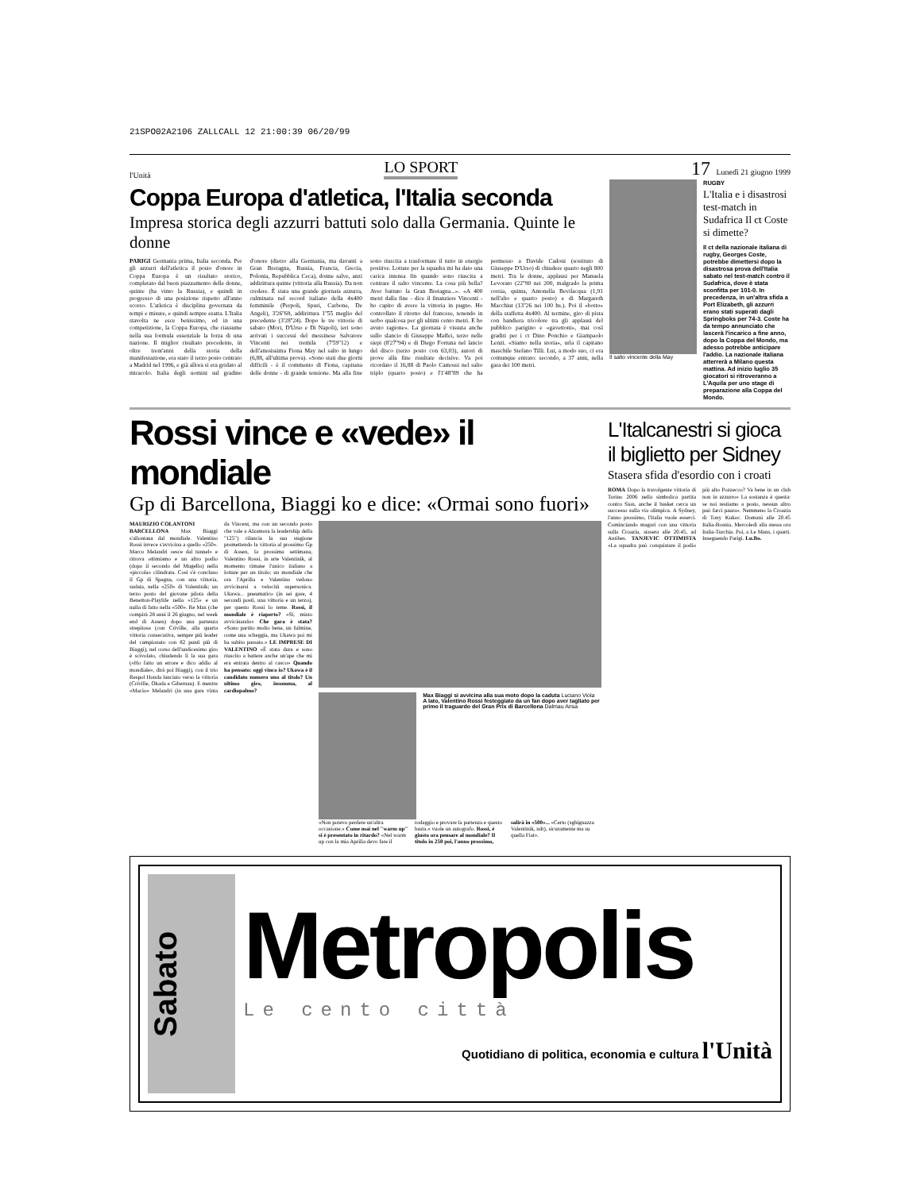21SPO02A2106 ZALLCALL 12 21:00:39 06/20/99
l'Unità LO SPORT 17 Lunedì 21 giugno 1999
Coppa Europa d'atletica, l'Italia seconda
Impresa storica degli azzurri battuti solo dalla Germania. Quinte le donne
PARIGI Germania prima, Italia seconda. Per gli azzurri dell'atletica il posto d'onore in Coppa Europa è un risultato storico, completato dal buon piazzamento delle donne, quinte (ha vinto la Russia), e quindi in progresso di una posizione rispetto all'anno scorso. L'atletica è disciplina governata da tempi e misure, e quindi sempre esatta. L'Italia stavolta ne esce benissimo, ed in una competizione, la Coppa Europa, che riassume nella sua formula essenziale la forza di una nazione. Il miglior risultato precedente, in oltre trent'anni della storia della manifestazione, era stato il terzo posto centrato a Madrid nel 1996, e già allora si era gridato al miracolo. Italia degli uomini sul gradino d'onore (dietro alla Germania, ma davanti a Gran Bretagna, Russia, Francia, Grecia, Polonia, Repubblica Ceca), donne salve, anzi addirittura quinte (vittoria alla Russia). Da non credere. È stata una grande giornata azzurra, culminata nel record italiano della 4x400 femminile (Perpoli, Spuri, Carbone, De Angeli), 3'26''69, addirittura 1''55 meglio del precedente (3'28''24). Dopo le tre vittorie di sabato (Mori, D'Urso e Di Napoli), ieri sono arrivati i successi del messinese Salvatore Vincenti nei tremila (7'59''12) e dell'attesissima Fiona May nel salto in lungo (6,88, all'ultima prova). «Sono stati due giorni difficili - è il commento di Fiona, capitana delle donne - di grande tensione. Ma alla fine sono riuscita a trasformare il tutto in energie positive. Lottare per la squadra mi ha dato una carica intensa fin quando sono riuscita a centrare il salto vincente. La cosa più bella? Aver battuto la Gran Bretagna...». «A 400 metri dalla fine - dice il finanziere Vincenti - ho capito di avere la vittoria in pugno. Ho controllato il ritorno del francese, tenendo in serbo qualcosa per gli ultimi cento metri. E ho avuto ragione». La giornata è vissuta anche sullo slancio di Giuseppe Maffei, terzo nelle siepi (8'27''94) e di Diego Fortuna nel lancio del disco (terzo posto con 63,03), autori di prove alla fine risultate decisive. Va poi ricordato il 16,88 di Paolo Camossi nel salto triplo (quarto posto) e l'1'48''89 che ha permesso a Davide Cadoni (sostituto di Giuseppe D'Urso) di chiudere quarto negli 800 metri. Tra le donne, applausi per Manuela Levorato (22''90 nei 200, malgrado la prima corsia, quinta, Antonella Bevilacqua (1,91 nell'alto e quarto posto) e di Margareth Macchiut (13''26 nei 100 hs.). Poi il «botto» della staffetta 4x400. Al termine, giro di pista con bandiera tricolore tra gli applausi del pubblico parigino e «gavettoni», mai così graditi per i ct Dino Ponchio e Giampaolo Lenzi. «Siamo nella storia», urla il capitano maschile Stefano Tilli. Lui, a modo suo, ci era comunque entrato: secondo, a 37 anni, nella gara dei 100 metri.
Il salto vincente della May
RUGBY
L'Italia e i disastrosi test-match in Sudafrica Il ct Coste si dimette?
Il ct della nazionale italiana di rugby, Georges Coste, potrebbe dimettersi dopo la disastrosa prova dell'Italia sabato nel test-match contro il Sudafrica, dove è stata sconfitta per 101-0. In precedenza, in un'altra sfida a Port Elizabeth, gli azzurri erano stati superati dagli Springboks per 74-3. Coste ha da tempo annunciato che lascerà l'incarico a fine anno, dopo la Coppa del Mondo, ma adesso potrebbe anticipare l'addio. La nazionale italiana atterrerà a Milano questa mattina. Ad inizio luglio 35 giocatori si ritroveranno a L'Aquila per uno stage di preparazione alla Coppa del Mondo.
Rossi vince e «vede» il mondiale
Gp di Barcellona, Biaggi ko e dice: «Ormai sono fuori»
MAURIZIO COLANTONI
BARCELLONA Max Biaggi s'allontana dal mondiale. Valentino Rossi invece s'avvicina a quello «250». Marco Melandri «esce dal tunnel» e ritrova ottimismo e un altro podio (dopo il secondo del Mugello) nella «piccola» cilindrata. Così s'è concluso il Gp di Spagna, con una vittoria, sudata, nella «250» di Valentinik; un terzo posto del giovane pilota della Benetton-Playlife nella «125» e un nulla di fatto nella «500». Re Max (che compirà 28 anni il 26 giugno, nel week end di Assen) dopo una partenza strepitosa (con Criville, alla quarta vittoria consecutiva, sempre più leader del campionato con 82 punti più di Biaggi), nel corso dell'undicesimo giro è scivolato, chiudendo lì la sua gara («Ho fatto un errore e dico addio al mondiale», dirà poi Biaggi), con il trio Respol Honda lanciato verso la vittoria (Criville, Okada e Gibernau). E mentre «Macio» Melandri (in una gara vinta da Vincent, ma con un secondo posto che vale a Alzamora la leadership della "125") rilancia la sua stagione promettendo la vittoria al prossimo Gp di Assen, la prossima settimana, Valentino Rossi, in arte Valentinik, al momento rimane l'unico italiano a lottare per un titolo; un mondiale che ora l'Aprilia e Valentino vedono avvicinarsi a velocità supersonica. Ukawa... pneumatico (in sei gare, 4 secondi posti, una vittoria e un terzo), per questo Rossi lo teme. Rossi, il mondiale è riaperto? «Sì, misto avvicinando» Che gara è stata? «Sono partito molto bene, un fulmine, come una scheggia, ma Ukawa poi mi ha subito passato.» LE IMPRESE DI VALENTINO «È stata dura e sono riuscito a battere anche un'ape che mi era entrata dentro al casco» Quando ha pensato: oggi vinco io? Ukawa è il candidato numero uno al titolo? Un ultimo giro, insomma, al cardiopalmo?
Max Biaggi si avvicina alla sua moto dopo la caduta Luciano Viola
A lato, Valentino Rossi festeggiato da un fan dopo aver tagliato per primo il traguardo del Gran Prix di Barcellona Dalmau Ansa
«Non potevo perdere un'altra occasione.» Come mai nel "warm up" si è presentato in ritardo? «Nel warm up con la mia Aprilia devo fare il rodaggio e provare la partenza e questo basta.» vuole un autografo. Rossi, è giusto ora pensare al mondiale? Il titolo in 250 poi, l'anno prossimo, salirà in «500»... «Certo (sghignazza Valentinik, ndr), sicuramente ma su quella Fiat».
L'Italcanestri si gioca il biglietto per Sidney
Stasera sfida d'esordio con i croati
ROMA Dopo la travolgente vittoria di Torino 2006 nella simbolica partita contro Sion, anche il basket cerca un successo sulla via olimpica. A Sydney, l'anno prossimo, l'Italia vuole esserci. Cominciando magari con una vittoria sulla Croazia, stasera alle 20.45, ad Antibes. TANJEVIC OTTIMISTA «La squadra può conquistare il podio più alto Pozzecco? Va bene in un club non in azzurro» La sostanza è questa: se noi restiamo a posto, nessun altro può farci paura». Nemmeno la Croazia di Tony Kukoc. Domani alle 20.45 Italia-Bosnia, Mercoledì alla stessa ora Italia-Turchia. Poi, a Le Mans, i quarti. Inseguendo Parigi. Lu.Bo.
Sabato
Metropolis
Le cento città
Quotidiano di politica, economia e cultura l'Unità